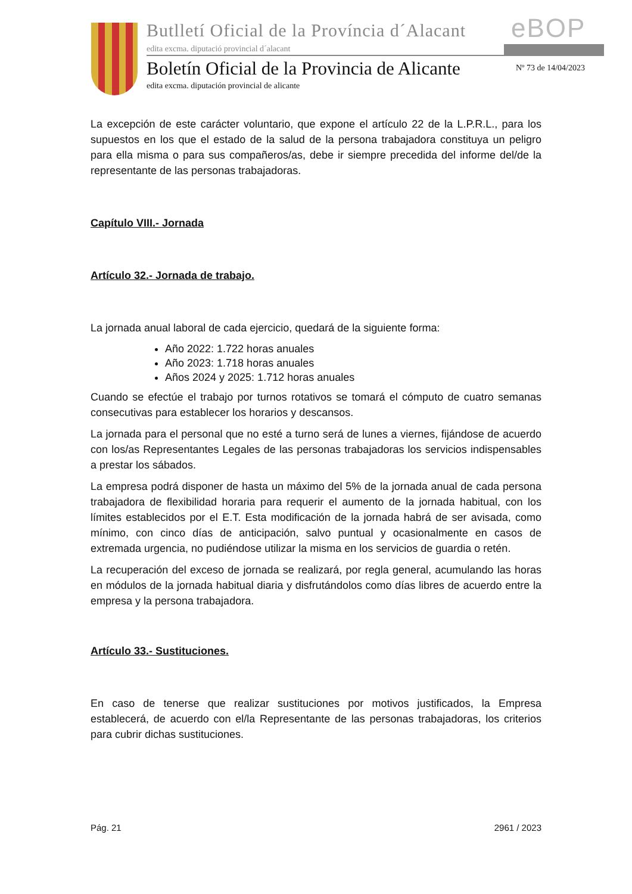Butlletí Oficial de la Província d´Alacant
edita excma. diputació provincial d´alacant
eBOP
Boletín Oficial de la Provincia de Alicante
edita excma. diputación provincial de alicante
Nº 73 de 14/04/2023
La excepción de este carácter voluntario, que expone el artículo 22 de la L.P.R.L., para los supuestos en los que el estado de la salud de la persona trabajadora constituya un peligro para ella misma o para sus compañeros/as, debe ir siempre precedida del informe del/de la representante de las personas trabajadoras.
Capítulo VIII.- Jornada
Artículo 32.- Jornada de trabajo.
La jornada anual laboral de cada ejercicio, quedará de la siguiente forma:
Año 2022: 1.722 horas anuales
Año 2023: 1.718 horas anuales
Años 2024 y 2025: 1.712 horas anuales
Cuando se efectúe el trabajo por turnos rotativos se tomará el cómputo de cuatro semanas consecutivas para establecer los horarios y descansos.
La jornada para el personal que no esté a turno será de lunes a viernes, fijándose de acuerdo con los/as Representantes Legales de las personas trabajadoras los servicios indispensables a prestar los sábados.
La empresa podrá disponer de hasta un máximo del 5% de la jornada anual de cada persona trabajadora de flexibilidad horaria para requerir el aumento de la jornada habitual, con los límites establecidos por el E.T. Esta modificación de la jornada habrá de ser avisada, como mínimo, con cinco días de anticipación, salvo puntual y ocasionalmente en casos de extremada urgencia, no pudiéndose utilizar la misma en los servicios de guardia o retén.
La recuperación del exceso de jornada se realizará, por regla general, acumulando las horas en módulos de la jornada habitual diaria y disfrutándolos como días libres de acuerdo entre la empresa y la persona trabajadora.
Artículo 33.- Sustituciones.
En caso de tenerse que realizar sustituciones por motivos justificados, la Empresa establecerá, de acuerdo con el/la Representante de las personas trabajadoras, los criterios para cubrir dichas sustituciones.
Pág. 21 2961 / 2023